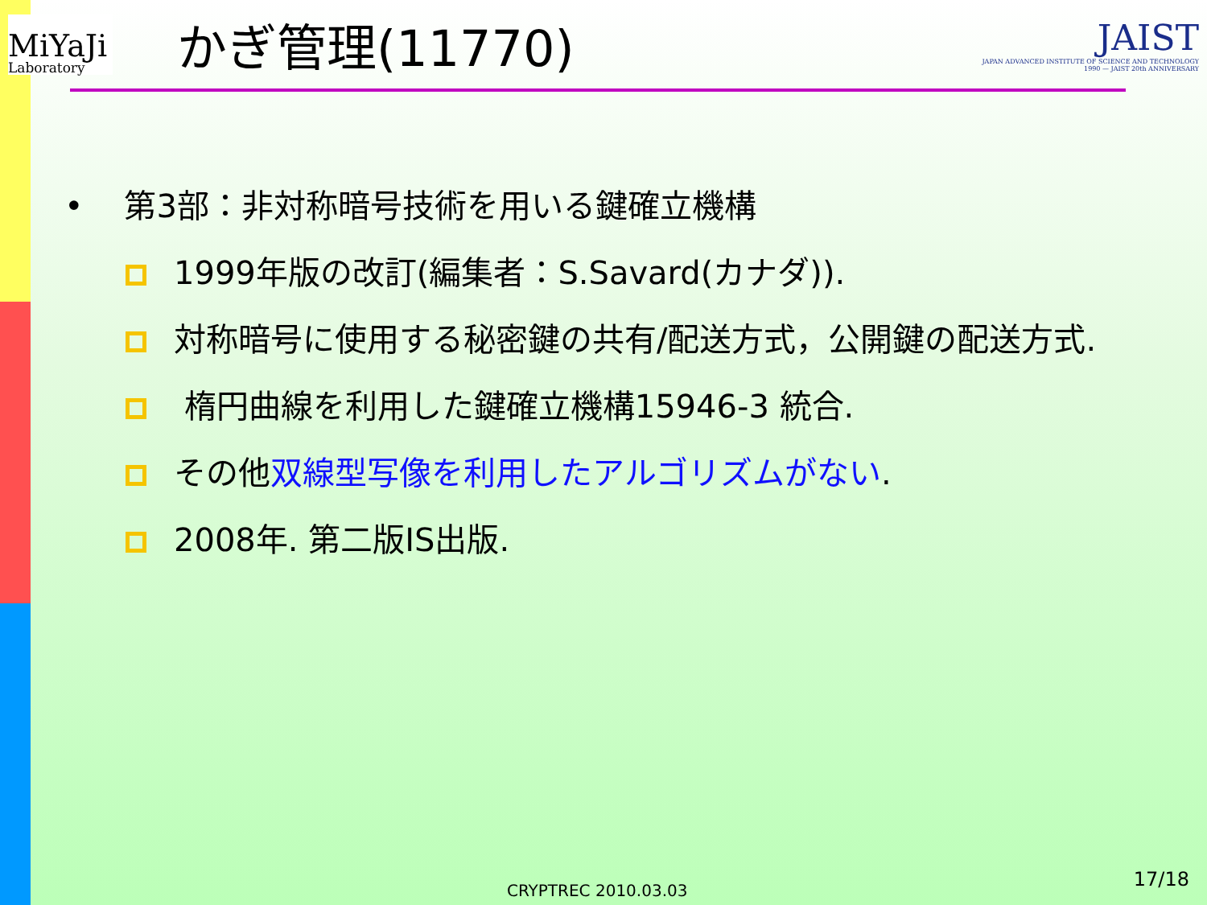MiYaJi
Laboratory
かぎ管理(11770)
JAIST
JAPAN ADVANCED INSTITUTE OF SCIENCE AND TECHNOLOGY 1990 — JAIST 20th ANNIVERSARY
• 第3部：非対称暗号技術を用いる鍵確立機構
1999年版の改訂(編集者：S.Savard(カナダ)).
対称暗号に使用する秘密鍵の共有/配送方式，公開鍵の配送方式.
楕円曲線を利用した鍵確立機構15946-3 統合.
その他双線型写像を利用したアルゴリズムがない.
2008年. 第二版IS出版.
CRYPTREC 2010.03.03
17/18